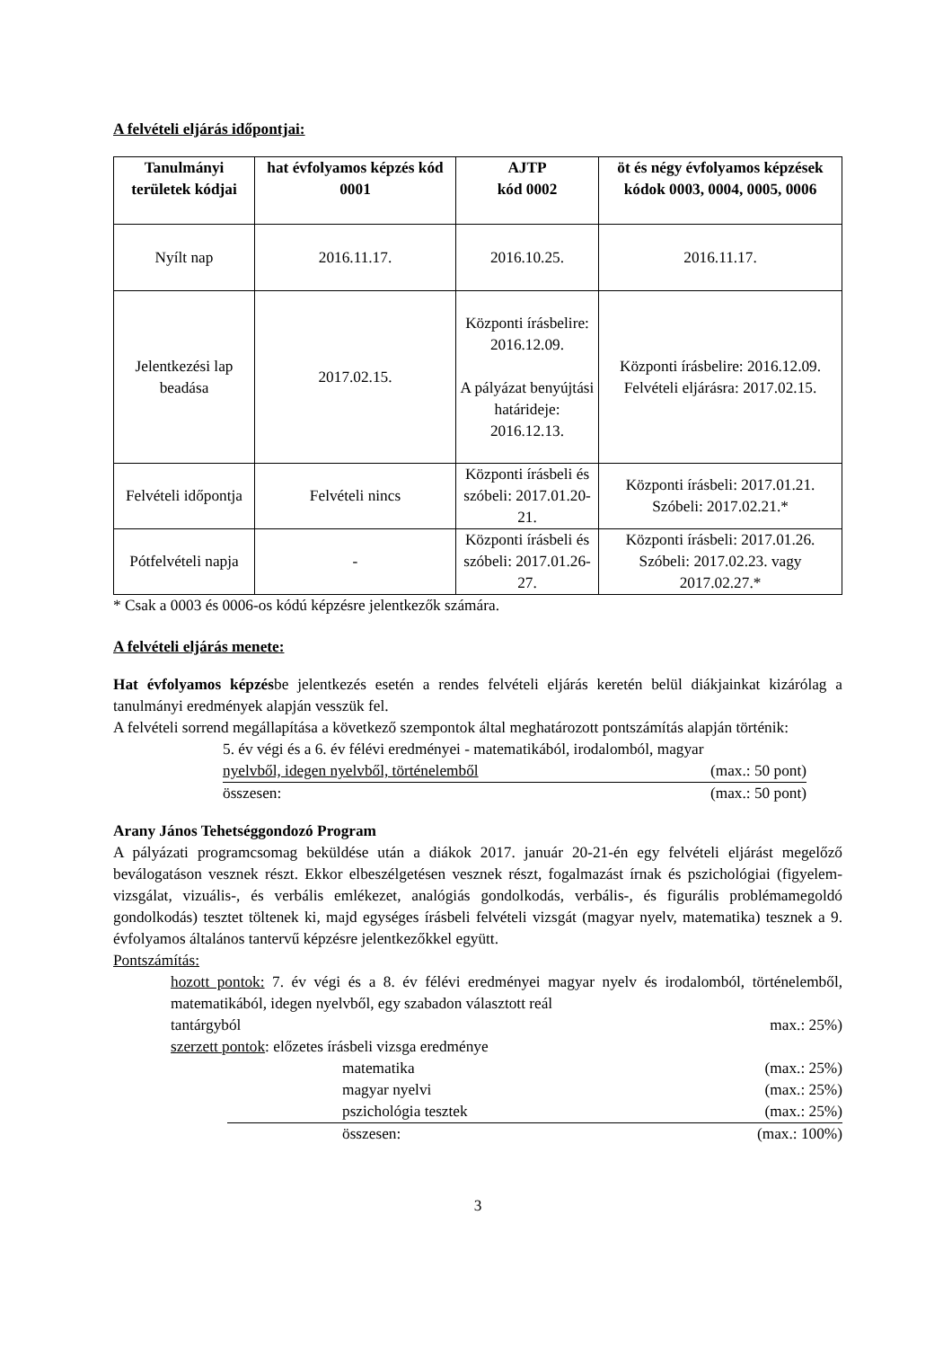A felvételi eljárás időpontjai:
| Tanulmányi területek kódjai | hat évfolyamos képzés kód 0001 | AJTP kód 0002 | öt és négy évfolyamos képzések kódok 0003, 0004, 0005, 0006 |
| --- | --- | --- | --- |
| Nyílt nap | 2016.11.17. | 2016.10.25. | 2016.11.17. |
| Jelentkezési lap beadása | 2017.02.15. | Központi írásbelire: 2016.12.09. A pályázat benyújtási határideje: 2016.12.13. | Központi írásbelire: 2016.12.09. Felvételi eljárásra: 2017.02.15. |
| Felvételi időpontja | Felvételi nincs | Központi írásbeli és szóbeli: 2017.01.20-21. | Központi írásbeli: 2017.01.21. Szóbeli: 2017.02.21.* |
| Pótfelvételi napja | - | Központi írásbeli és szóbeli: 2017.01.26-27. | Központi írásbeli: 2017.01.26. Szóbeli: 2017.02.23. vagy 2017.02.27.* |
* Csak a 0003 és 0006-os kódú képzésre jelentkezők számára.
A felvételi eljárás menete:
Hat évfolyamos képzésbe jelentkezés esetén a rendes felvételi eljárás keretén belül diákjainkat kizárólag a tanulmányi eredmények alapján vesszük fel.
A felvételi sorrend megállapítása a következő szempontok által meghatározott pontszámítás alapján történik:
5. év végi és a 6. év félévi eredményei - matematikából, irodalomból, magyar
nyelvből, idegen nyelvből, történelemből (max.: 50 pont)
összesen: (max.: 50 pont)
Arany János Tehetséggondozó Program
A pályázati programcsomag beküldése után a diákok 2017. január 20-21-én egy felvételi eljárást megelőző beválogatáson vesznek részt. Ekkor elbeszélgetésen vesznek részt, fogalmazást írnak és pszichológiai (figyelem-vizsgálat, vizuális-, és verbális emlékezet, analógiás gondolkodás, verbális-, és figurális problémamegoldó gondolkodás) tesztet töltenek ki, majd egységes írásbeli felvételi vizsgát (magyar nyelv, matematika) tesznek a 9. évfolyamos általános tantervű képzésre jelentkezőkkel együtt.
Pontszámítás:
hozott pontok: 7. év végi és a 8. év félévi eredményei magyar nyelv és irodalomból, történelemből, matematikából, idegen nyelvből, egy szabadon választott reál
tantárgyból max.: 25%)
szerzett pontok: előzetes írásbeli vizsga eredménye
matematika (max.: 25%)
magyar nyelvi (max.: 25%)
pszichológia tesztek (max.: 25%)
összesen: (max.: 100%)
3